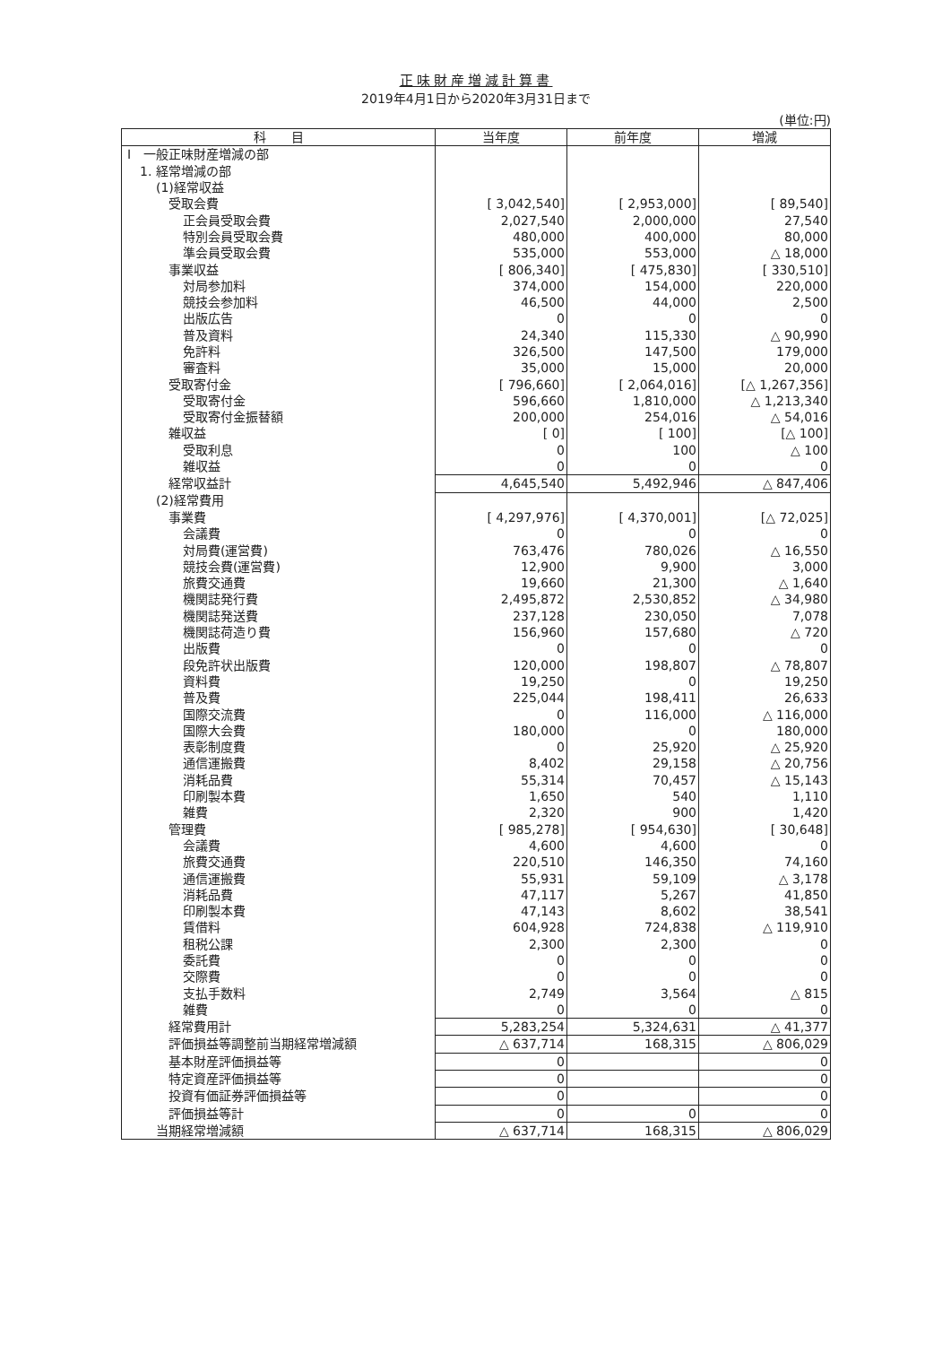正味財産増減計算書
2019年4月1日から2020年3月31日まで
(単位:円)
| 科 目 | 当年度 | 前年度 | 増減 |
| --- | --- | --- | --- |
| Ⅰ 一般正味財産増減の部 | | | |
| 1. 経常増減の部 | | | |
| (1)経常収益 | | | |
| 受取会費 | [ 3,042,540] | [ 2,953,000] | [ 89,540] |
| 正会員受取会費 | 2,027,540 | 2,000,000 | 27,540 |
| 特別会員受取会費 | 480,000 | 400,000 | 80,000 |
| 準会員受取会費 | 535,000 | 553,000 | △ 18,000 |
| 事業収益 | [ 806,340] | [ 475,830] | [ 330,510] |
| 対局参加料 | 374,000 | 154,000 | 220,000 |
| 競技会参加料 | 46,500 | 44,000 | 2,500 |
| 出版広告 | 0 | 0 | 0 |
| 普及資料 | 24,340 | 115,330 | △ 90,990 |
| 免許料 | 326,500 | 147,500 | 179,000 |
| 審査料 | 35,000 | 15,000 | 20,000 |
| 受取寄付金 | [ 796,660] | [ 2,064,016] | [△ 1,267,356] |
| 受取寄付金 | 596,660 | 1,810,000 | △ 1,213,340 |
| 受取寄付金振替額 | 200,000 | 254,016 | △ 54,016 |
| 雑収益 | [ 0] | [ 100] | [△ 100] |
| 受取利息 | 0 | 100 | △ 100 |
| 雑収益 | 0 | 0 | 0 |
| 経常収益計 | 4,645,540 | 5,492,946 | △ 847,406 |
| (2)経常費用 | | | |
| 事業費 | [ 4,297,976] | [ 4,370,001] | [△ 72,025] |
| 会議費 | 0 | 0 | 0 |
| 対局費(運営費) | 763,476 | 780,026 | △ 16,550 |
| 競技会費(運営費) | 12,900 | 9,900 | 3,000 |
| 旅費交通費 | 19,660 | 21,300 | △ 1,640 |
| 機関誌発行費 | 2,495,872 | 2,530,852 | △ 34,980 |
| 機関誌発送費 | 237,128 | 230,050 | 7,078 |
| 機関誌荷造り費 | 156,960 | 157,680 | △ 720 |
| 出版費 | 0 | 0 | 0 |
| 段免許状出版費 | 120,000 | 198,807 | △ 78,807 |
| 資料費 | 19,250 | 0 | 19,250 |
| 普及費 | 225,044 | 198,411 | 26,633 |
| 国際交流費 | 0 | 116,000 | △ 116,000 |
| 国際大会費 | 180,000 | 0 | 180,000 |
| 表彰制度費 | 0 | 25,920 | △ 25,920 |
| 通信運搬費 | 8,402 | 29,158 | △ 20,756 |
| 消耗品費 | 55,314 | 70,457 | △ 15,143 |
| 印刷製本費 | 1,650 | 540 | 1,110 |
| 雑費 | 2,320 | 900 | 1,420 |
| 管理費 | [ 985,278] | [ 954,630] | [ 30,648] |
| 会議費 | 4,600 | 4,600 | 0 |
| 旅費交通費 | 220,510 | 146,350 | 74,160 |
| 通信運搬費 | 55,931 | 59,109 | △ 3,178 |
| 消耗品費 | 47,117 | 5,267 | 41,850 |
| 印刷製本費 | 47,143 | 8,602 | 38,541 |
| 賃借料 | 604,928 | 724,838 | △ 119,910 |
| 租税公課 | 2,300 | 2,300 | 0 |
| 委託費 | 0 | 0 | 0 |
| 交際費 | 0 | 0 | 0 |
| 支払手数料 | 2,749 | 3,564 | △ 815 |
| 雑費 | 0 | 0 | 0 |
| 経常費用計 | 5,283,254 | 5,324,631 | △ 41,377 |
| 評価損益等調整前当期経常増減額 | △ 637,714 | 168,315 | △ 806,029 |
| 基本財産評価損益等 | 0 | | 0 |
| 特定資産評価損益等 | 0 | | 0 |
| 投資有価証券評価損益等 | 0 | | 0 |
| 評価損益等計 | 0 | 0 | 0 |
| 当期経常増減額 | △ 637,714 | 168,315 | △ 806,029 |